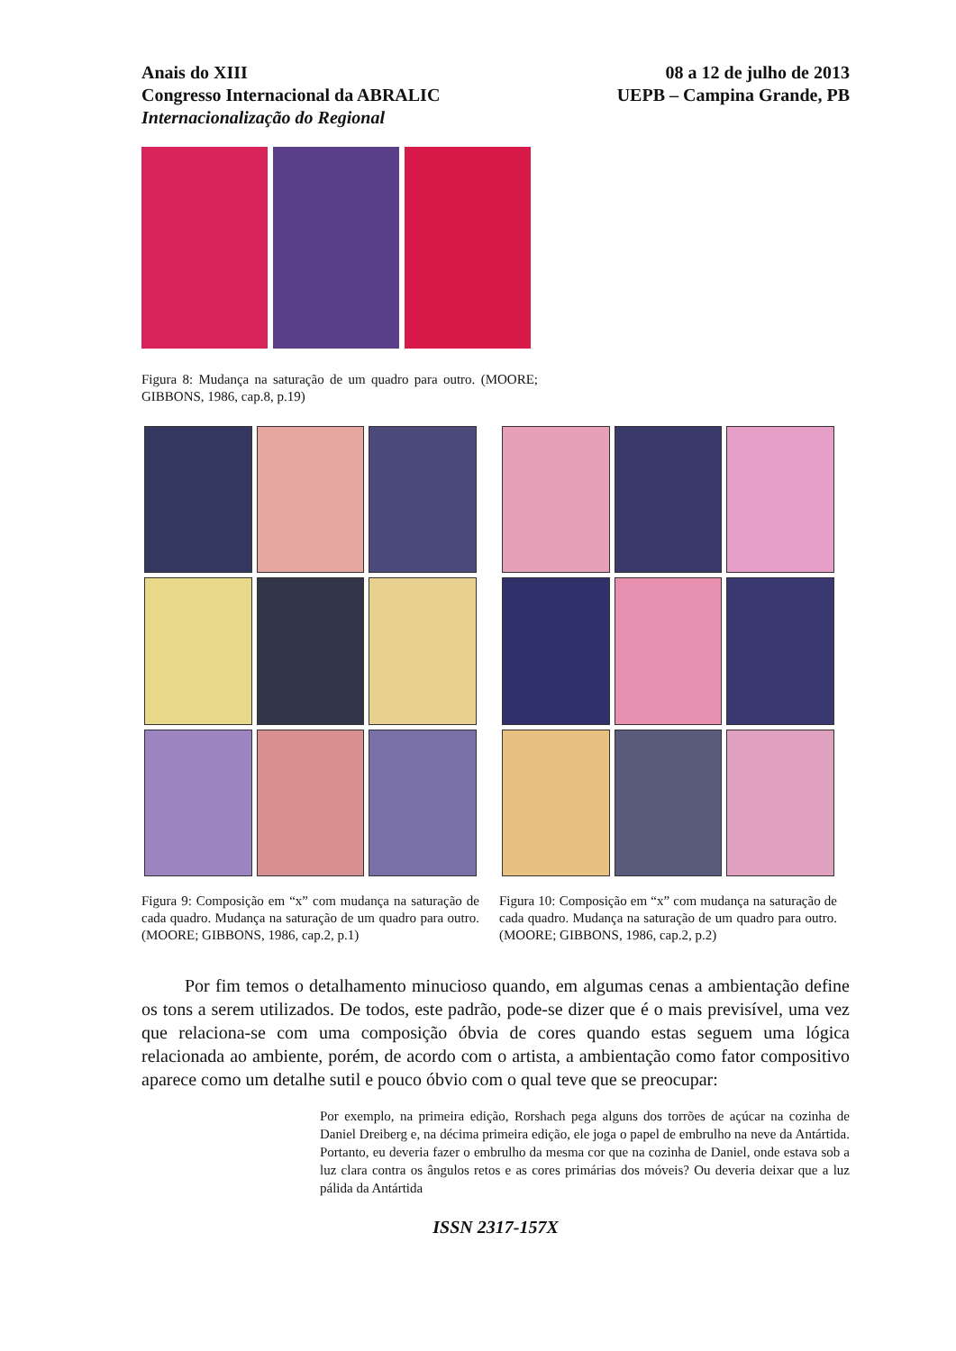Anais do XIII
Congresso Internacional da ABRALIC
Internacionalização do Regional
08 a 12 de julho de 2013
UEPB – Campina Grande, PB
Figura 8: Mudança na saturação de um quadro para outro. (MOORE; GIBBONS, 1986, cap.8, p.19)
Figura 9: Composição em “x” com mudança na saturação de cada quadro. Mudança na saturação de um quadro para outro. (MOORE; GIBBONS, 1986, cap.2, p.1)
Figura 10: Composição em “x” com mudança na saturação de cada quadro. Mudança na saturação de um quadro para outro. (MOORE; GIBBONS, 1986, cap.2, p.2)
Por fim temos o detalhamento minucioso quando, em algumas cenas a ambientação define os tons a serem utilizados. De todos, este padrão, pode-se dizer que é o mais previsível, uma vez que relaciona-se com uma composição óbvia de cores quando estas seguem uma lógica relacionada ao ambiente, porém, de acordo com o artista, a ambientação como fator compositivo aparece como um detalhe sutil e pouco óbvio com o qual teve que se preocupar:
Por exemplo, na primeira edição, Rorshach pega alguns dos torrões de açúcar na cozinha de Daniel Dreiberg e, na décima primeira edição, ele joga o papel de embrulho na neve da Antártida. Portanto, eu deveria fazer o embrulho da mesma cor que na cozinha de Daniel, onde estava sob a luz clara contra os ângulos retos e as cores primárias dos móveis? Ou deveria deixar que a luz pálida da Antártida
ISSN 2317-157X